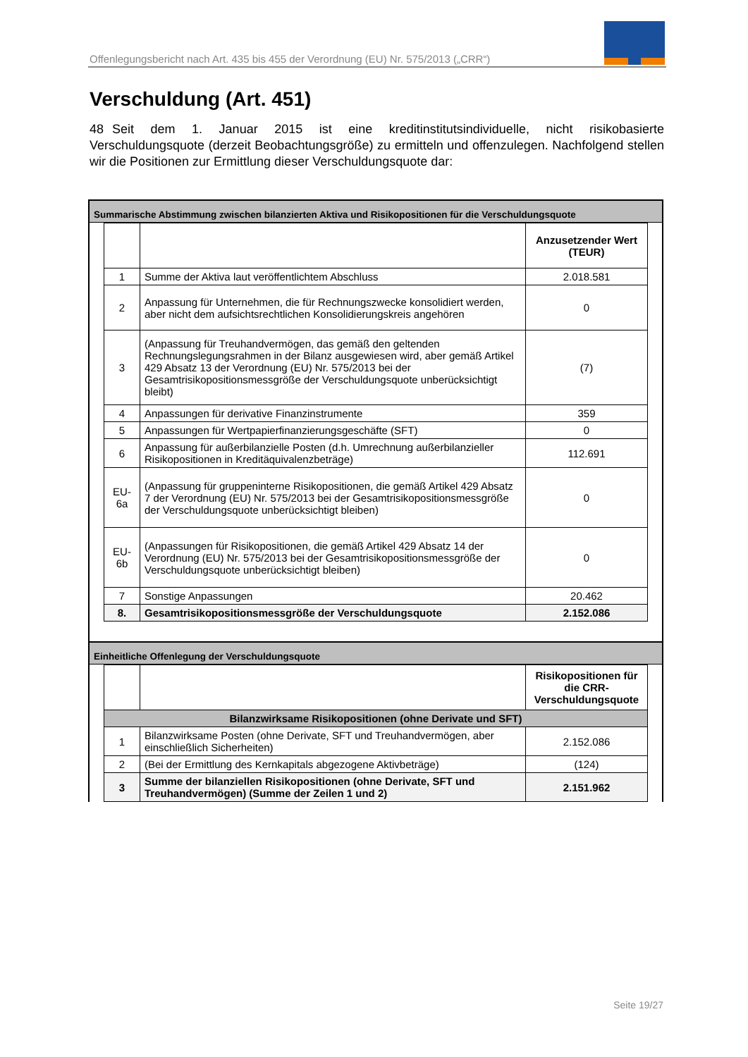Offenlegungsbericht nach Art. 435 bis 455 der Verordnung (EU) Nr. 575/2013 („CRR“)
Verschuldung (Art. 451)
48 Seit dem 1. Januar 2015 ist eine kreditinstitutsindividuelle, nicht risikobasierte Verschuldungsquote (derzeit Beobachtungsgröße) zu ermitteln und offenzulegen. Nachfolgend stellen wir die Positionen zur Ermittlung dieser Verschuldungsquote dar:
Summarische Abstimmung zwischen bilanzierten Aktiva und Risikopositionen für die Verschuldungsquote
| | | Anzusetzender Wert (TEUR) |
| 1 | Summe der Aktiva laut veröffentlichtem Abschluss | 2.018.581 |
| 2 | Anpassung für Unternehmen, die für Rechnungszwecke konsolidiert werden, aber nicht dem aufsichtsrechtlichen Konsolidierungskreis angehören | 0 |
| 3 | (Anpassung für Treuhandvermögen, das gemäß den geltenden Rechnungslegungsrahmen in der Bilanz ausgewiesen wird, aber gemäß Artikel 429 Absatz 13 der Verordnung (EU) Nr. 575/2013 bei der Gesamtrisikopositionsmessgröße der Verschuldungsquote unberücksichtigt bleibt) | (7) |
| 4 | Anpassungen für derivative Finanzinstrumente | 359 |
| 5 | Anpassungen für Wertpapierfinanzierungsgeschäfte (SFT) | 0 |
| 6 | Anpassung für außerbilanzielle Posten (d.h. Umrechnung außerbilanzieller Risikopositionen in Kreditäquivalenzbeträge) | 112.691 |
| EU-6a | (Anpassung für gruppeninterne Risikopositionen, die gemäß Artikel 429 Absatz 7 der Verordnung (EU) Nr. 575/2013 bei der Gesamtrisikopositionsmessgröße der Verschuldungsquote unberücksichtigt bleiben) | 0 |
| EU-6b | (Anpassungen für Risikopositionen, die gemäß Artikel 429 Absatz 14 der Verordnung (EU) Nr. 575/2013 bei der Gesamtrisikopositionsmessgröße der Verschuldungsquote unberücksichtigt bleiben) | 0 |
| 7 | Sonstige Anpassungen | 20.462 |
| 8. | Gesamtrisikopositionsmessgröße der Verschuldungsquote | 2.152.086 |
Einheitliche Offenlegung der Verschuldungsquote
| | | Risikopositionen für die CRR-Verschuldungsquote |
| Bilanzwirksame Risikopositionen (ohne Derivate und SFT) | | |
| 1 | Bilanzwirksame Posten (ohne Derivate, SFT und Treuhandvermögen, aber einschließlich Sicherheiten) | 2.152.086 |
| 2 | (Bei der Ermittlung des Kernkapitals abgezogene Aktivbeträge) | (124) |
| 3 | Summe der bilanziellen Risikopositionen (ohne Derivate, SFT und Treuhandvermögen) (Summe der Zeilen 1 und 2) | 2.151.962 |
Seite 19/27